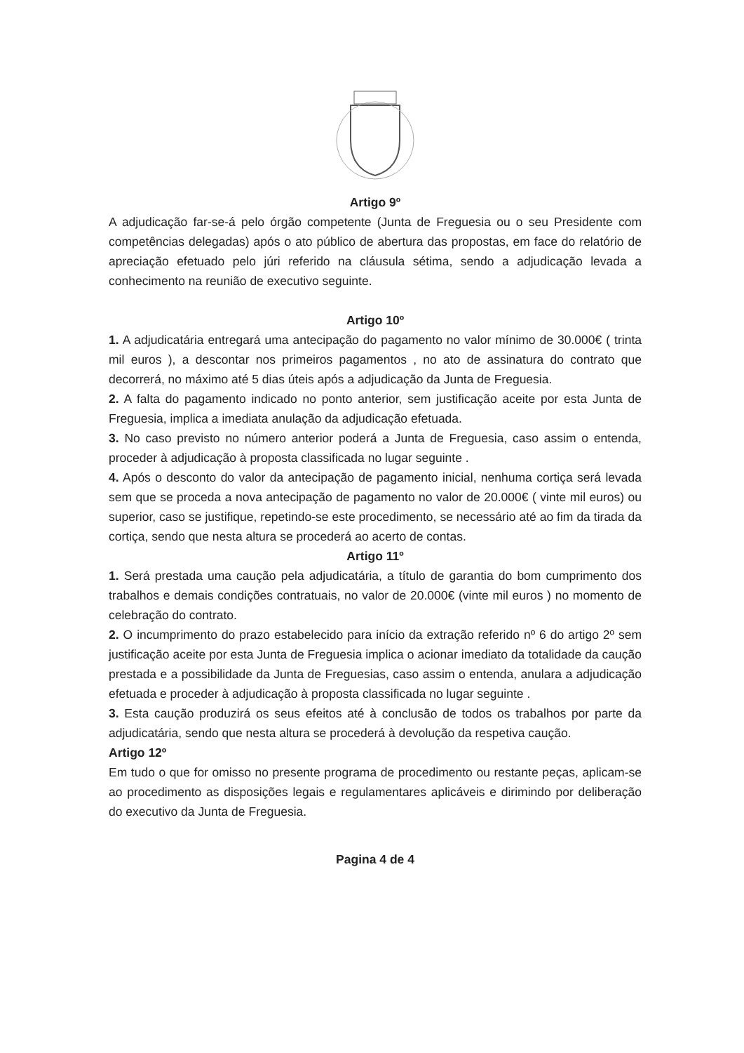Artigo 9º
A adjudicação far-se-á pelo órgão competente (Junta de Freguesia ou o seu Presidente com competências delegadas) após o ato público de abertura das propostas, em face do relatório de apreciação efetuado pelo júri referido na cláusula sétima, sendo a adjudicação levada a conhecimento na reunião de executivo seguinte.
Artigo 10º
1. A adjudicatária entregará uma antecipação do pagamento no valor mínimo de 30.000€ ( trinta mil euros ), a descontar nos primeiros pagamentos , no ato de assinatura do contrato que decorrerá, no máximo até 5 dias úteis após a adjudicação da Junta de Freguesia.
2. A falta do pagamento indicado no ponto anterior, sem justificação aceite por esta Junta de Freguesia, implica a imediata anulação da adjudicação efetuada.
3. No caso previsto no número anterior poderá a Junta de Freguesia, caso assim o entenda, proceder à adjudicação à proposta classificada no lugar seguinte .
4. Após o desconto do valor da antecipação de pagamento inicial, nenhuma cortiça será levada sem que se proceda a nova antecipação de pagamento no valor de 20.000€ ( vinte mil euros) ou superior, caso se justifique, repetindo-se este procedimento, se necessário até ao fim da tirada da cortiça, sendo que nesta altura se procederá ao acerto de contas.
Artigo 11º
1. Será prestada uma caução pela adjudicatária, a título de garantia do bom cumprimento dos trabalhos e demais condições contratuais, no valor de 20.000€ (vinte mil euros ) no momento de celebração do contrato.
2. O incumprimento do prazo estabelecido para início da extração referido nº 6 do artigo 2º sem justificação aceite por esta Junta de Freguesia implica o acionar imediato da totalidade da caução prestada e a possibilidade da Junta de Freguesias, caso assim o entenda, anulara a adjudicação efetuada e proceder à adjudicação à proposta classificada no lugar seguinte .
3. Esta caução produzirá os seus efeitos até à conclusão de todos os trabalhos por parte da adjudicatária, sendo que nesta altura se procederá à devolução da respetiva caução.
Artigo 12º
Em tudo o que for omisso no presente programa de procedimento ou restante peças, aplicam-se ao procedimento as disposições legais e regulamentares aplicáveis e dirimindo por deliberação do executivo da Junta de Freguesia.
Pagina 4 de 4